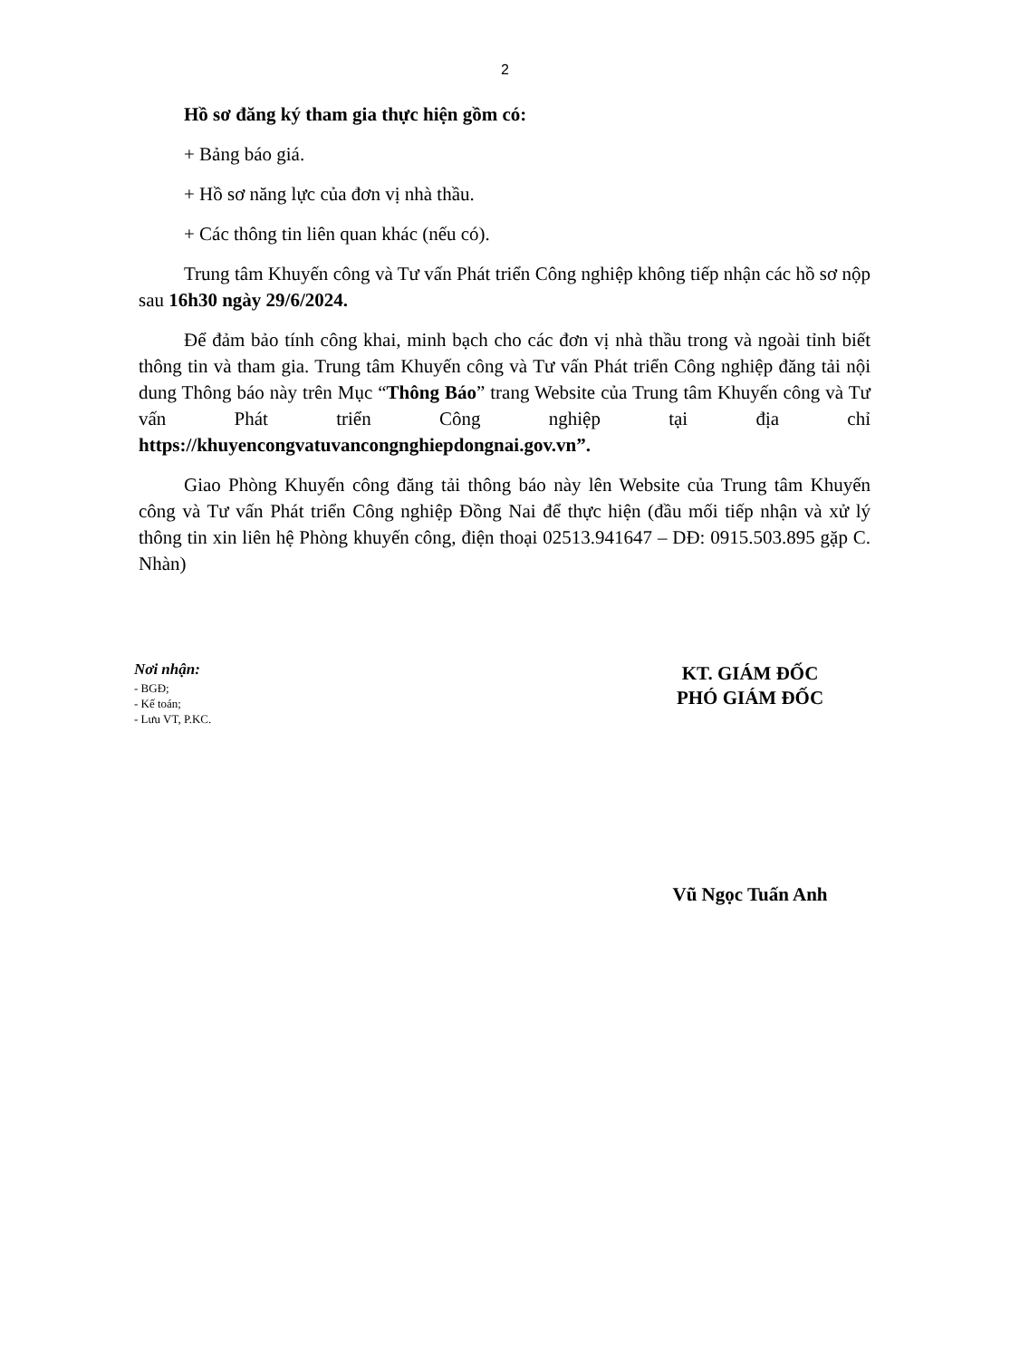2
Hồ sơ đăng ký tham gia thực hiện gồm có:
+ Bảng báo giá.
+ Hồ sơ năng lực của đơn vị nhà thầu.
+ Các thông tin liên quan khác (nếu có).
Trung tâm Khuyến công và Tư vấn Phát triển Công nghiệp không tiếp nhận các hồ sơ nộp sau 16h30 ngày 29/6/2024.
Để đảm bảo tính công khai, minh bạch cho các đơn vị nhà thầu trong và ngoài tỉnh biết thông tin và tham gia. Trung tâm Khuyến công và Tư vấn Phát triển Công nghiệp đăng tải nội dung Thông báo này trên Mục “Thông Báo” trang Website của Trung tâm Khuyến công và Tư vấn Phát triển Công nghiệp tại địa chỉ https://khuyencongvatuvancongnghiepdongnai.gov.vn”.
Giao Phòng Khuyến công đăng tải thông báo này lên Website của Trung tâm Khuyến công và Tư vấn Phát triển Công nghiệp Đồng Nai để thực hiện (đầu mối tiếp nhận và xử lý thông tin xin liên hệ Phòng khuyến công, điện thoại 02513.941647 – DĐ: 0915.503.895 gặp C. Nhàn)
Nơi nhận:
- BGĐ;
- Kế toán;
- Lưu VT, P.KC.
KT. GIÁM ĐỐC
PHÓ GIÁM ĐỐC
Vũ Ngọc Tuấn Anh